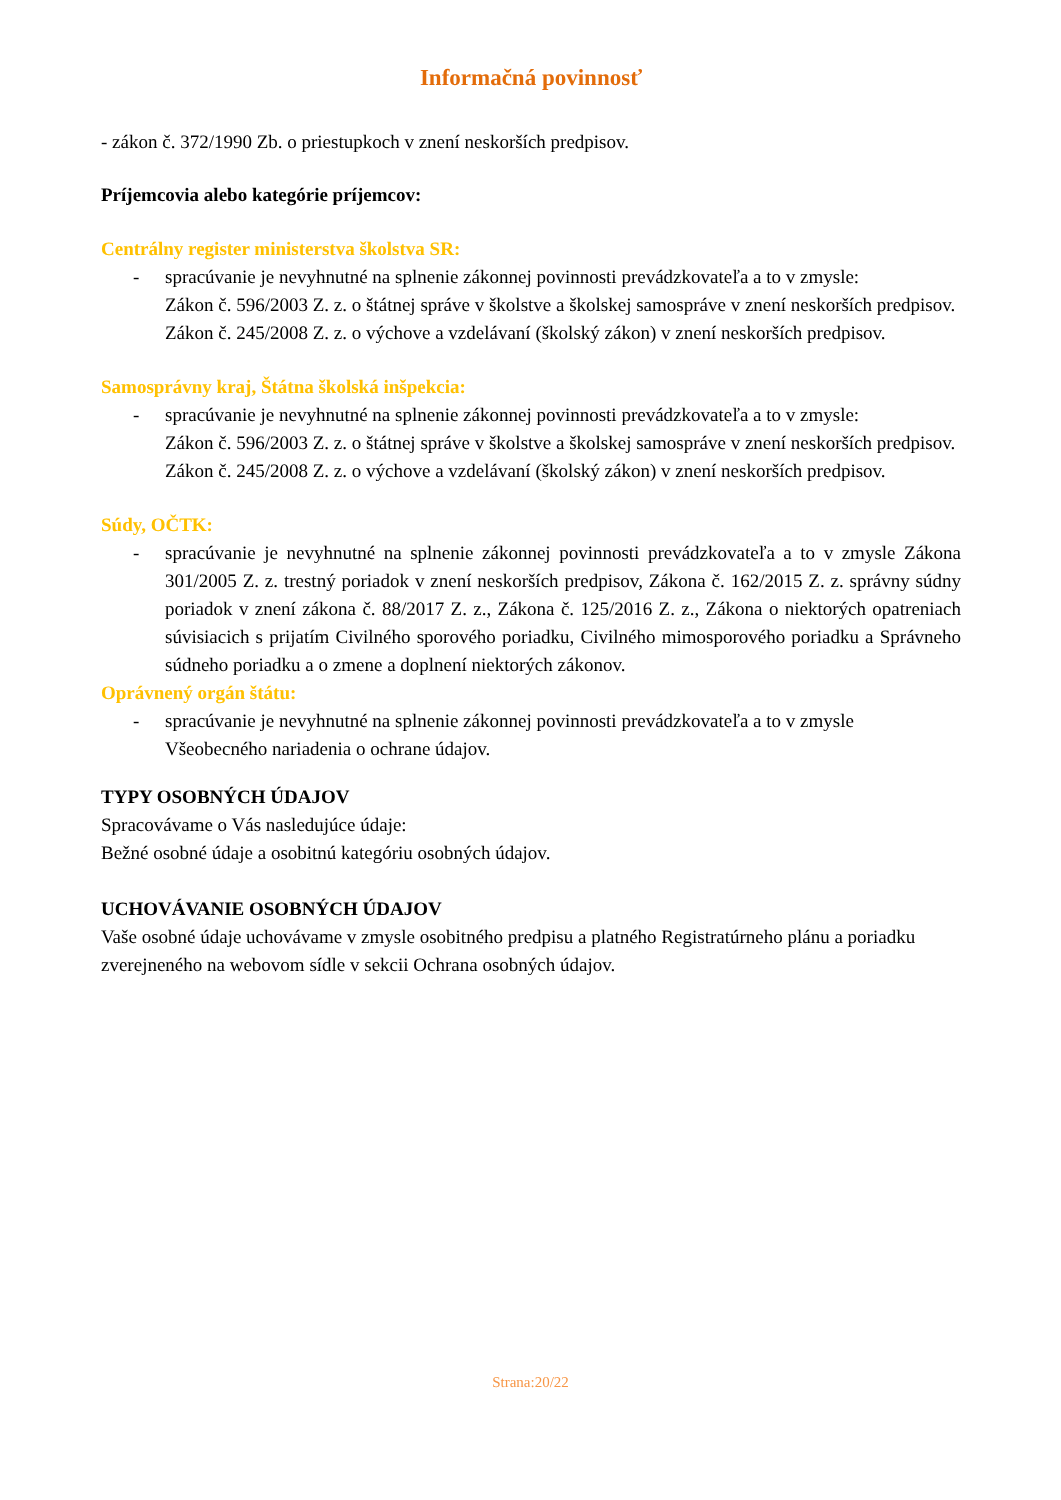Informačná povinnosť
- zákon č. 372/1990 Zb. o priestupkoch v znení neskorších predpisov.
Príjemcovia alebo kategórie príjemcov:
Centrálny register ministerstva školstva SR:
- spracúvanie je nevyhnutné na splnenie zákonnej povinnosti prevádzkovateľa a to v zmysle:
Zákon č. 596/2003 Z. z. o štátnej správe v školstve a školskej samospráve v znení neskorších predpisov.
Zákon č. 245/2008 Z. z. o výchove a vzdelávaní (školský zákon) v znení neskorších predpisov.
Samosprávny kraj, Štátna školská inšpekcia:
- spracúvanie je nevyhnutné na splnenie zákonnej povinnosti prevádzkovateľa a to v zmysle:
Zákon č. 596/2003 Z. z. o štátnej správe v školstve a školskej samospráve v znení neskorších predpisov.
Zákon č. 245/2008 Z. z. o výchove a vzdelávaní (školský zákon) v znení neskorších predpisov.
Súdy, OČTK:
- spracúvanie je nevyhnutné na splnenie zákonnej povinnosti prevádzkovateľa a to v zmysle Zákona 301/2005 Z. z. trestný poriadok v znení neskorších predpisov, Zákona č. 162/2015 Z. z. správny súdny poriadok v znení zákona č. 88/2017 Z. z., Zákona č. 125/2016 Z. z., Zákona o niektorých opatreniach súvisiacich s prijatím Civilného sporového poriadku, Civilného mimosporového poriadku a Správneho súdneho poriadku a o zmene a doplnení niektorých zákonov.
Oprávnený orgán štátu:
- spracúvanie je nevyhnutné na splnenie zákonnej povinnosti prevádzkovateľa a to v zmysle
Všeobecného nariadenia o ochrane údajov.
TYPY OSOBNÝCH ÚDAJOV
Spracovávame o Vás nasledujúce údaje:
Bežné osobné údaje a osobitnú kategóriu osobných údajov.
UCHOVÁVANIE OSOBNÝCH ÚDAJOV
Vaše osobné údaje uchovávame v zmysle osobitného predpisu a platného Registratúrneho plánu a poriadku zverejneného na webovom sídle v sekcii Ochrana osobných údajov.
Strana:20/22